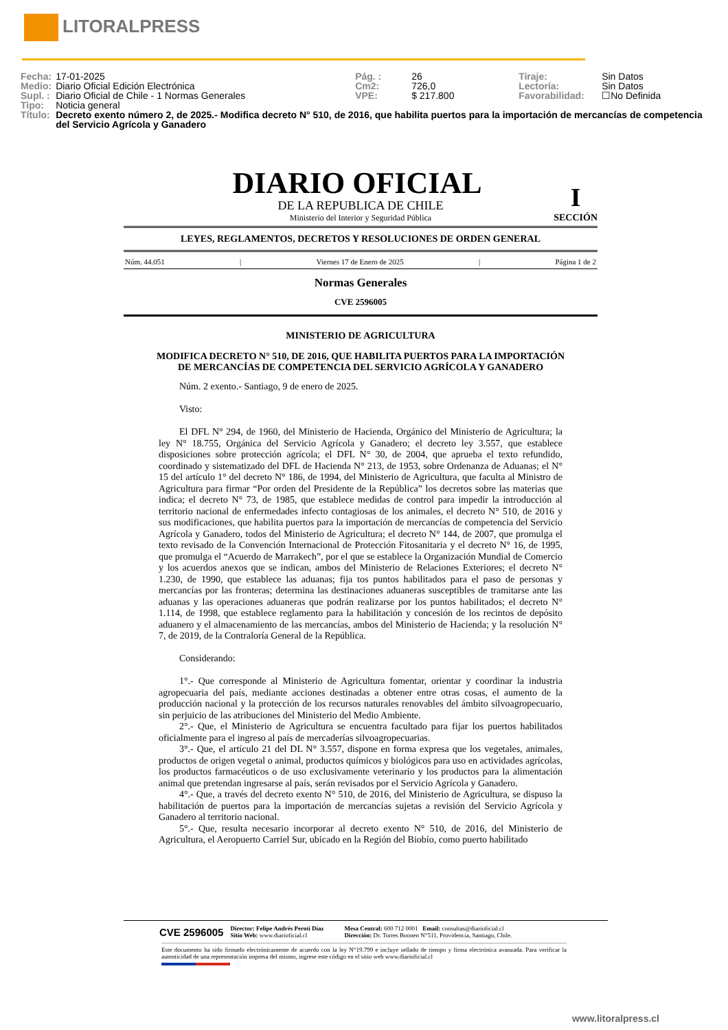LITORALPRESS
| Fecha: | 17-01-2025 | Pág. : | 26 | Tiraje: | Sin Datos |
| Medio: | Diario Oficial Edición Electrónica | Cm2: | 726,0 | Lectoría: | Sin Datos |
| Supl. : | Diario Oficial de Chile - 1 Normas Generales | VPE: | $ 217.800 | Favorabilidad: | ☐No Definida |
| Tipo: | Noticia general | | | | |
| Título: | Decreto exento número 2, de 2025.- Modifica decreto N° 510, de 2016, que habilita puertos para la importación de mercancías de competencia del Servicio Agrícola y Ganadero | | | | |
DIARIO OFICIAL
I
SECCIÓN
DE LA REPUBLICA DE CHILE
Ministerio del Interior y Seguridad Pública
LEYES, REGLAMENTOS, DECRETOS Y RESOLUCIONES DE ORDEN GENERAL
Núm. 44.051 | Viernes 17 de Enero de 2025 | Página 1 de 2
Normas Generales
CVE 2596005
MINISTERIO DE AGRICULTURA
MODIFICA DECRETO N° 510, DE 2016, QUE HABILITA PUERTOS PARA LA IMPORTACIÓN DE MERCANCÍAS DE COMPETENCIA DEL SERVICIO AGRÍCOLA Y GANADERO
Núm. 2 exento.- Santiago, 9 de enero de 2025.
Visto:
El DFL N° 294, de 1960, del Ministerio de Hacienda, Orgánico del Ministerio de Agricultura; la ley N° 18.755, Orgánica del Servicio Agrícola y Ganadero; el decreto ley 3.557, que establece disposiciones sobre protección agrícola; el DFL N° 30, de 2004, que aprueba el texto refundido, coordinado y sistematizado del DFL de Hacienda N° 213, de 1953, sobre Ordenanza de Aduanas; el N° 15 del artículo 1° del decreto N° 186, de 1994, del Ministerio de Agricultura, que faculta al Ministro de Agricultura para firmar “Por orden del Presidente de la República” los decretos sobre las materias que indica; el decreto N° 73, de 1985, que establece medidas de control para impedir la introducción al territorio nacional de enfermedades infecto contagiosas de los animales, el decreto N° 510, de 2016 y sus modificaciones, que habilita puertos para la importación de mercancías de competencia del Servicio Agrícola y Ganadero, todos del Ministerio de Agricultura; el decreto N° 144, de 2007, que promulga el texto revisado de la Convención Internacional de Protección Fitosanitaria y el decreto N° 16, de 1995, que promulga el “Acuerdo de Marrakech”, por el que se establece la Organización Mundial de Comercio y los acuerdos anexos que se indican, ambos del Ministerio de Relaciones Exteriores; el decreto N° 1.230, de 1990, que establece las aduanas; fija tos puntos habilitados para el paso de personas y mercancías por las fronteras; determina las destinaciones aduaneras susceptibles de tramitarse ante las aduanas y las operaciones aduaneras que podrán realizarse por los puntos habilitados; el decreto N° 1.114, de 1998, que establece reglamento para la habilitación y concesión de los recintos de depósito aduanero y el almacenamiento de las mercancías, ambos del Ministerio de Hacienda; y la resolución N° 7, de 2019, de la Contraloría General de la República.
Considerando:
1°.- Que corresponde al Ministerio de Agricultura fomentar, orientar y coordinar la industria agropecuaria del país, mediante acciones destinadas a obtener entre otras cosas, el aumento de la producción nacional y la protección de los recursos naturales renovables del ámbito silvoagropecuario, sin perjuicio de las atribuciones del Ministerio del Medio Ambiente.
2°.- Que, el Ministerio de Agricultura se encuentra facultado para fijar los puertos habilitados oficialmente para el ingreso al país de mercaderías silvoagropecuarias.
3°.- Que, el artículo 21 del DL N° 3.557, dispone en forma expresa que los vegetales, animales, productos de origen vegetal o animal, productos químicos y biológicos para uso en actividades agrícolas, los productos farmacéuticos o de uso exclusivamente veterinario y los productos para la alimentación animal que pretendan ingresarse al país, serán revisados por el Servicio Agrícola y Ganadero.
4°.- Que, a través del decreto exento N° 510, de 2016, del Ministerio de Agricultura, se dispuso la habilitación de puertos para la importación de mercancías sujetas a revisión del Servicio Agrícola y Ganadero al territorio nacional.
5°.- Que, resulta necesario incorporar al decreto exento N° 510, de 2016, del Ministerio de Agricultura, el Aeropuerto Carriel Sur, ubicado en la Región del Biobío, como puerto habilitado
CVE 2596005
Director: Felipe Andrés Peroti Díaz
Sitio Web: www.diarioficial.cl
Mesa Central: 600 712 0001 Email: consultas@diarioficial.cl
Dirección: Dr. Torres Boonen N°511, Providencia, Santiago, Chile.
Este documento ha sido firmado electrónicamente de acuerdo con la ley N°19.799 e incluye sellado de tiempo y firma electrónica avanzada. Para verificar la autenticidad de una representación impresa del mismo, ingrese este código en el sitio web www.diarioficial.cl
www.litoralpress.cl